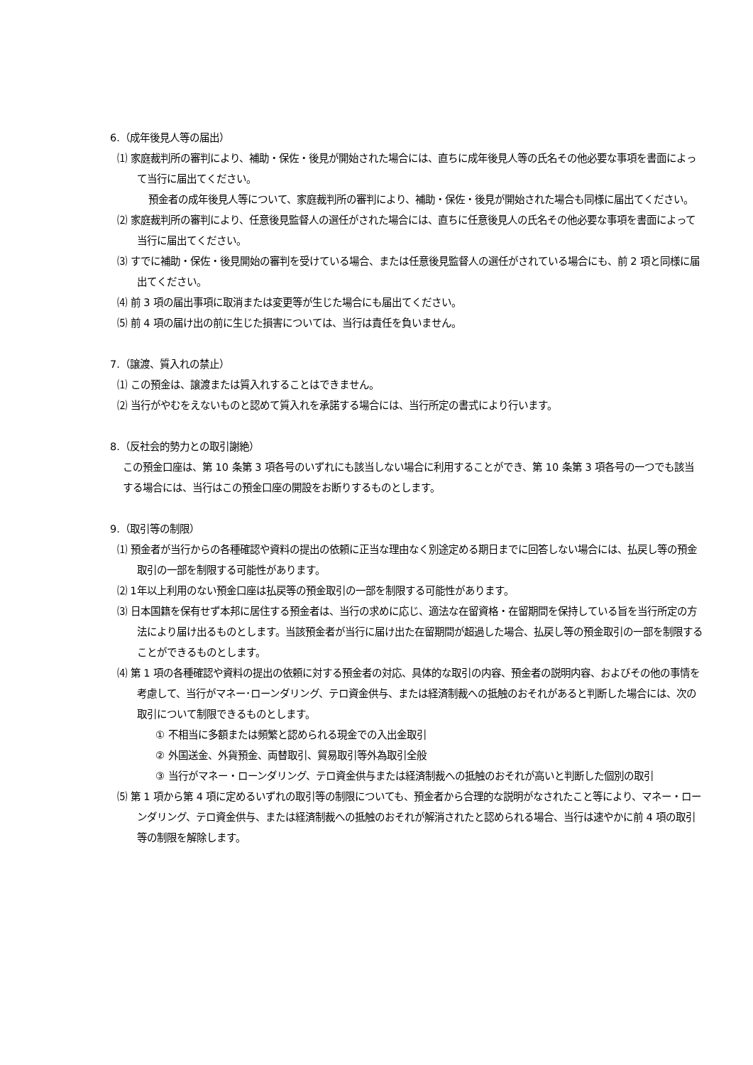6.（成年後見人等の届出）
⑴ 家庭裁判所の審判により、補助・保佐・後見が開始された場合には、直ちに成年後見人等の氏名その他必要な事項を書面によって当行に届出てください。
預金者の成年後見人等について、家庭裁判所の審判により、補助・保佐・後見が開始された場合も同様に届出てください。
⑵ 家庭裁判所の審判により、任意後見監督人の選任がされた場合には、直ちに任意後見人の氏名その他必要な事項を書面によって当行に届出てください。
⑶ すでに補助・保佐・後見開始の審判を受けている場合、または任意後見監督人の選任がされている場合にも、前 2 項と同様に届出てください。
⑷ 前 3 項の届出事項に取消または変更等が生じた場合にも届出てください。
⑸ 前 4 項の届け出の前に生じた損害については、当行は責任を負いません。
7.（譲渡、質入れの禁止）
⑴ この預金は、譲渡または質入れすることはできません。
⑵ 当行がやむをえないものと認めて質入れを承諾する場合には、当行所定の書式により行います。
8.（反社会的勢力との取引謝絶）
この預金口座は、第 10 条第 3 項各号のいずれにも該当しない場合に利用することができ、第 10 条第 3 項各号の一つでも該当する場合には、当行はこの預金口座の開設をお断りするものとします。
9.（取引等の制限）
⑴ 預金者が当行からの各種確認や資料の提出の依頼に正当な理由なく別途定める期日までに回答しない場合には、払戻し等の預金取引の一部を制限する可能性があります。
⑵ 1年以上利用のない預金口座は払戻等の預金取引の一部を制限する可能性があります。
⑶ 日本国籍を保有せず本邦に居住する預金者は、当行の求めに応じ、適法な在留資格・在留期間を保持している旨を当行所定の方法により届け出るものとします。当該預金者が当行に届け出た在留期間が超過した場合、払戻し等の預金取引の一部を制限することができるものとします。
⑷ 第 1 項の各種確認や資料の提出の依頼に対する預金者の対応、具体的な取引の内容、預金者の説明内容、およびその他の事情を考慮して、当行がマネー･ローンダリング、テロ資金供与、または経済制裁への抵触のおそれがあると判断した場合には、次の取引について制限できるものとします。
① 不相当に多額または頻繁と認められる現金での入出金取引
② 外国送金、外貨預金、両替取引、貿易取引等外為取引全般
③ 当行がマネー・ローンダリング、テロ資金供与または経済制裁への抵触のおそれが高いと判断した個別の取引
⑸ 第 1 項から第 4 項に定めるいずれの取引等の制限についても、預金者から合理的な説明がなされたこと等により、マネー・ローンダリング、テロ資金供与、または経済制裁への抵触のおそれが解消されたと認められる場合、当行は速やかに前 4 項の取引等の制限を解除します。